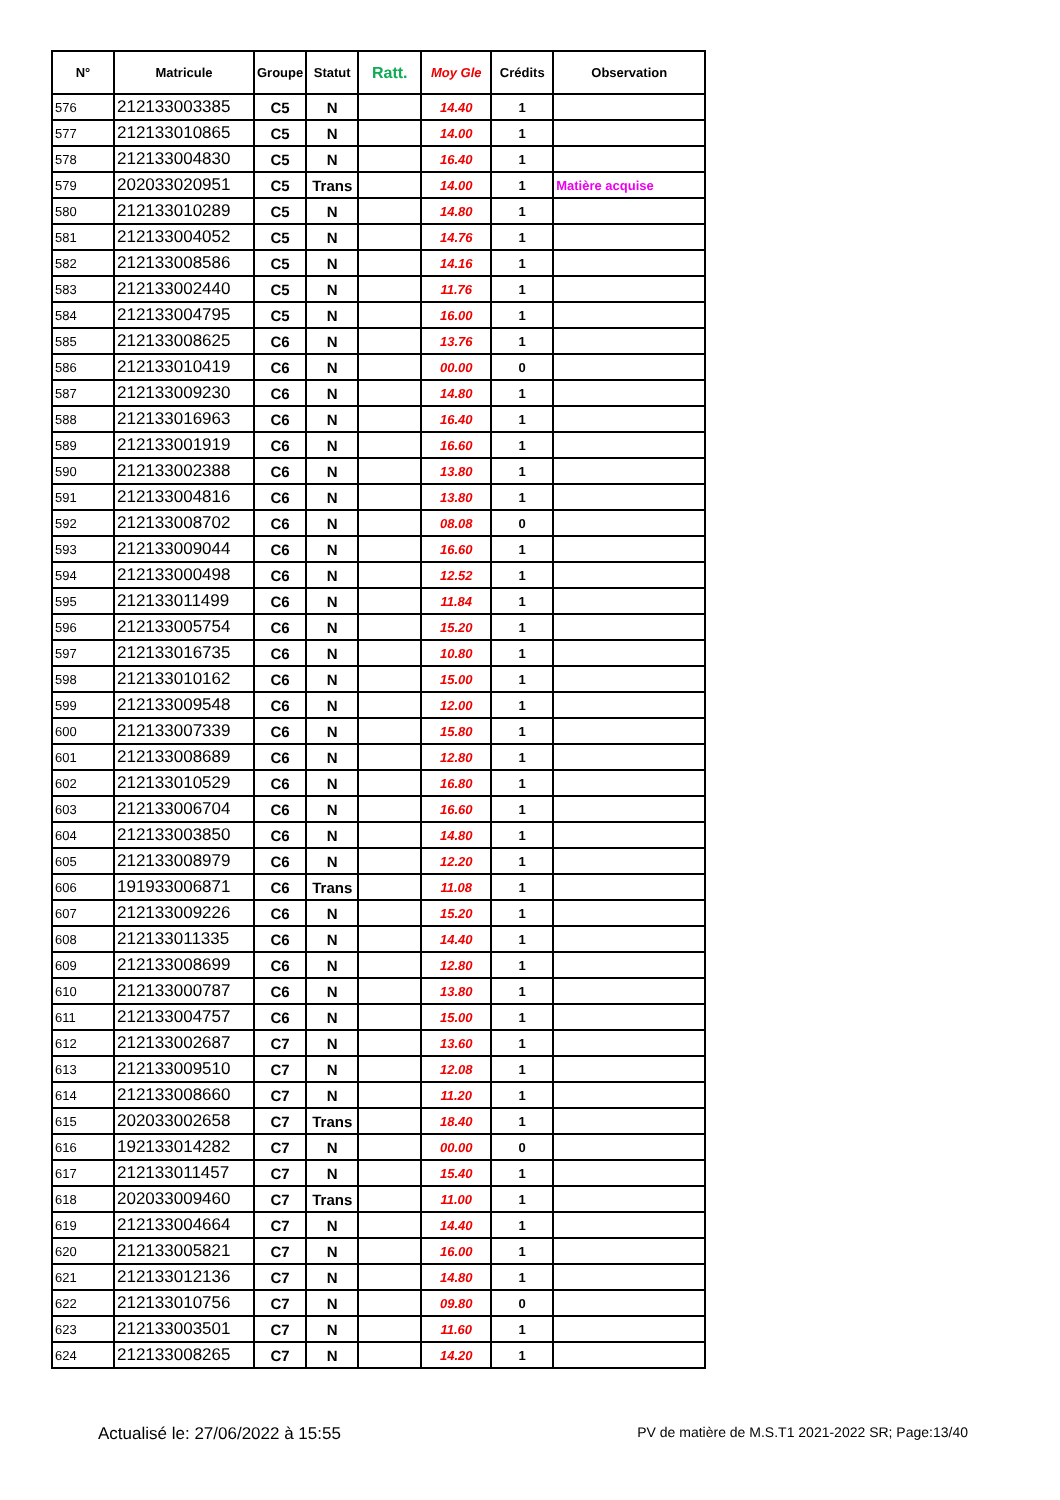| N° | Matricule | Groupe | Statut | Ratt. | Moy Gle | Crédits | Observation |
| --- | --- | --- | --- | --- | --- | --- | --- |
| 576 | 212133003385 | C5 | N | | 14.40 | 1 | |
| 577 | 212133010865 | C5 | N | | 14.00 | 1 | |
| 578 | 212133004830 | C5 | N | | 16.40 | 1 | |
| 579 | 202033020951 | C5 | Trans | | 14.00 | 1 | Matière acquise |
| 580 | 212133010289 | C5 | N | | 14.80 | 1 | |
| 581 | 212133004052 | C5 | N | | 14.76 | 1 | |
| 582 | 212133008586 | C5 | N | | 14.16 | 1 | |
| 583 | 212133002440 | C5 | N | | 11.76 | 1 | |
| 584 | 212133004795 | C5 | N | | 16.00 | 1 | |
| 585 | 212133008625 | C6 | N | | 13.76 | 1 | |
| 586 | 212133010419 | C6 | N | | 00.00 | 0 | |
| 587 | 212133009230 | C6 | N | | 14.80 | 1 | |
| 588 | 212133016963 | C6 | N | | 16.40 | 1 | |
| 589 | 212133001919 | C6 | N | | 16.60 | 1 | |
| 590 | 212133002388 | C6 | N | | 13.80 | 1 | |
| 591 | 212133004816 | C6 | N | | 13.80 | 1 | |
| 592 | 212133008702 | C6 | N | | 08.08 | 0 | |
| 593 | 212133009044 | C6 | N | | 16.60 | 1 | |
| 594 | 212133000498 | C6 | N | | 12.52 | 1 | |
| 595 | 212133011499 | C6 | N | | 11.84 | 1 | |
| 596 | 212133005754 | C6 | N | | 15.20 | 1 | |
| 597 | 212133016735 | C6 | N | | 10.80 | 1 | |
| 598 | 212133010162 | C6 | N | | 15.00 | 1 | |
| 599 | 212133009548 | C6 | N | | 12.00 | 1 | |
| 600 | 212133007339 | C6 | N | | 15.80 | 1 | |
| 601 | 212133008689 | C6 | N | | 12.80 | 1 | |
| 602 | 212133010529 | C6 | N | | 16.80 | 1 | |
| 603 | 212133006704 | C6 | N | | 16.60 | 1 | |
| 604 | 212133003850 | C6 | N | | 14.80 | 1 | |
| 605 | 212133008979 | C6 | N | | 12.20 | 1 | |
| 606 | 191933006871 | C6 | Trans | | 11.08 | 1 | |
| 607 | 212133009226 | C6 | N | | 15.20 | 1 | |
| 608 | 212133011335 | C6 | N | | 14.40 | 1 | |
| 609 | 212133008699 | C6 | N | | 12.80 | 1 | |
| 610 | 212133000787 | C6 | N | | 13.80 | 1 | |
| 611 | 212133004757 | C6 | N | | 15.00 | 1 | |
| 612 | 212133002687 | C7 | N | | 13.60 | 1 | |
| 613 | 212133009510 | C7 | N | | 12.08 | 1 | |
| 614 | 212133008660 | C7 | N | | 11.20 | 1 | |
| 615 | 202033002658 | C7 | Trans | | 18.40 | 1 | |
| 616 | 192133014282 | C7 | N | | 00.00 | 0 | |
| 617 | 212133011457 | C7 | N | | 15.40 | 1 | |
| 618 | 202033009460 | C7 | Trans | | 11.00 | 1 | |
| 619 | 212133004664 | C7 | N | | 14.40 | 1 | |
| 620 | 212133005821 | C7 | N | | 16.00 | 1 | |
| 621 | 212133012136 | C7 | N | | 14.80 | 1 | |
| 622 | 212133010756 | C7 | N | | 09.80 | 0 | |
| 623 | 212133003501 | C7 | N | | 11.60 | 1 | |
| 624 | 212133008265 | C7 | N | | 14.20 | 1 | |
Actualisé le: 27/06/2022 à 15:55 PV de matière de M.S.T1 2021-2022 SR; Page:13/40